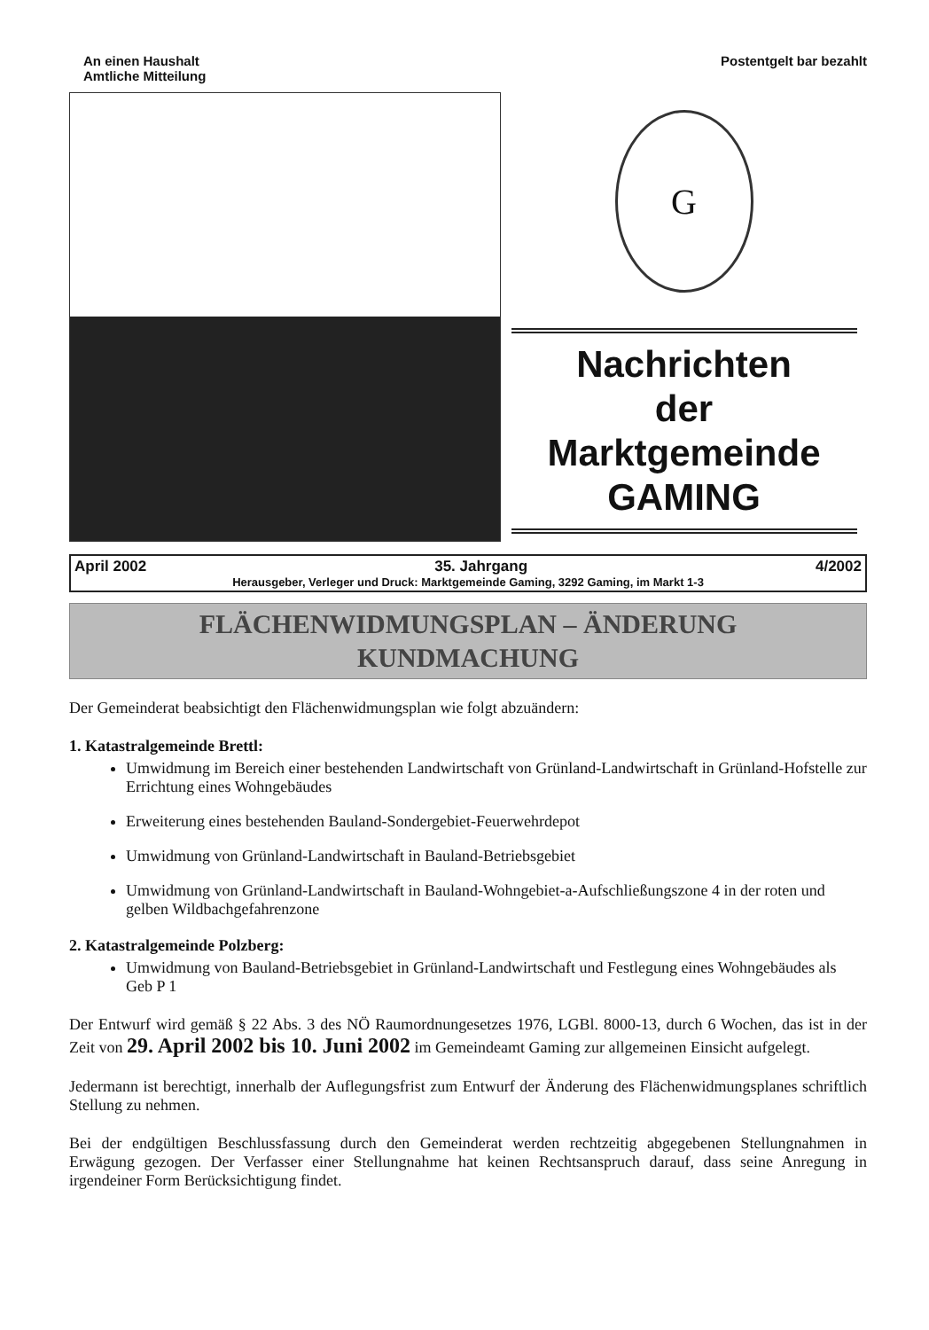An einen Haushalt
Amtliche Mitteilung
Postentgelt bar bezahlt
G
Nachrichten
der
Marktgemeinde
GAMING
April 2002 35. Jahrgang 4/2002
Herausgeber, Verleger und Druck: Marktgemeinde Gaming, 3292 Gaming, im Markt 1-3
FLÄCHENWIDMUNGSPLAN – ÄNDERUNG
KUNDMACHUNG
Der Gemeinderat beabsichtigt den Flächenwidmungsplan wie folgt abzuändern:
1. Katastralgemeinde Brettl:
Umwidmung im Bereich einer bestehenden Landwirtschaft von Grünland-Landwirtschaft in Grünland-Hofstelle zur Errichtung eines Wohngebäudes
Erweiterung eines bestehenden Bauland-Sondergebiet-Feuerwehrdepot
Umwidmung von Grünland-Landwirtschaft in Bauland-Betriebsgebiet
Umwidmung von Grünland-Landwirtschaft in Bauland-Wohngebiet-a-Aufschließungszone 4 in der roten und gelben Wildbachgefahrenzone
2. Katastralgemeinde Polzberg:
Umwidmung von Bauland-Betriebsgebiet in Grünland-Landwirtschaft und Festlegung eines Wohngebäudes als Geb P 1
Der Entwurf wird gemäß § 22 Abs. 3 des NÖ Raumordnungesetzes 1976, LGBl. 8000-13, durch 6 Wochen, das ist in der Zeit von 29. April 2002 bis 10. Juni 2002 im Gemeindeamt Gaming zur allgemeinen Einsicht aufgelegt.
Jedermann ist berechtigt, innerhalb der Auflegungsfrist zum Entwurf der Änderung des Flächenwidmungsplanes schriftlich Stellung zu nehmen.
Bei der endgültigen Beschlussfassung durch den Gemeinderat werden rechtzeitig abgegebenen Stellungnahmen in Erwägung gezogen. Der Verfasser einer Stellungnahme hat keinen Rechtsanspruch darauf, dass seine Anregung in irgendeiner Form Berücksichtigung findet.